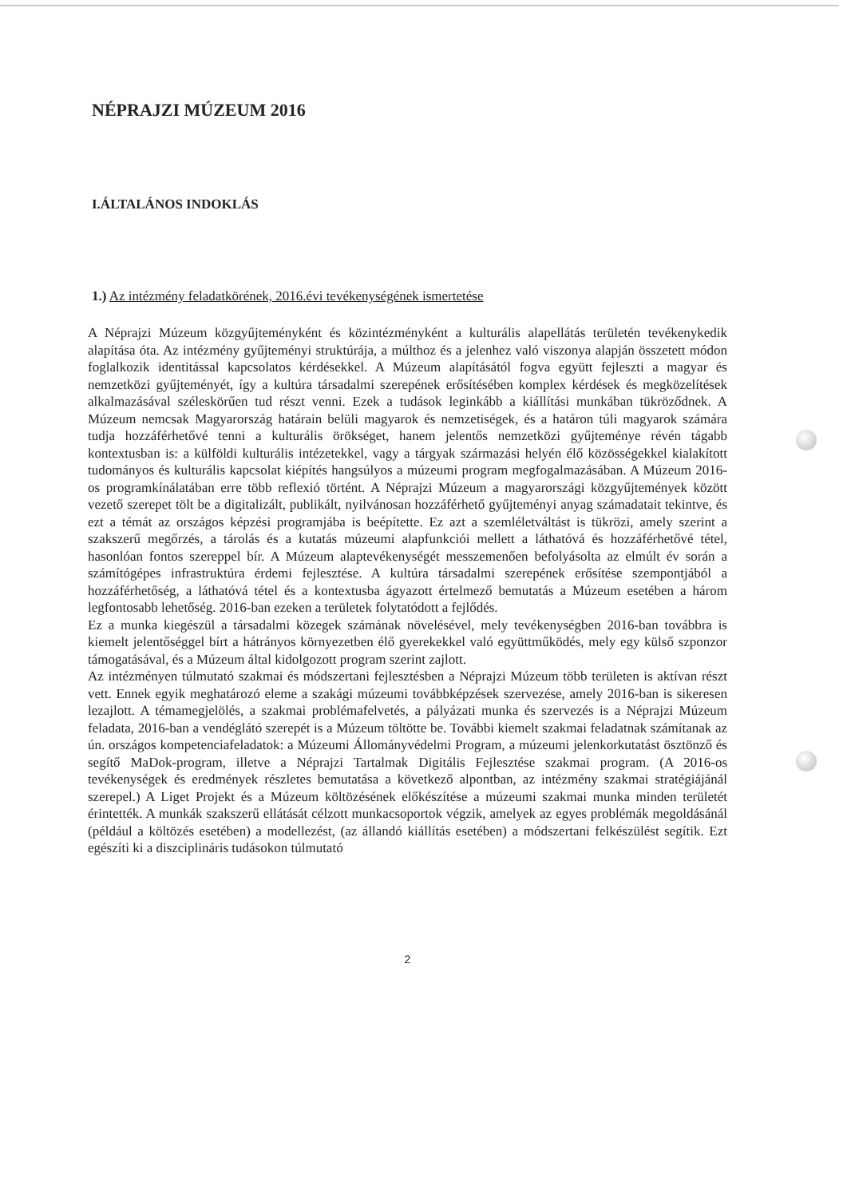NÉPRAJZI MÚZEUM 2016
I.ÁLTALÁNOS INDOKLÁS
1.) Az intézmény feladatkörének, 2016.évi tevékenységének ismertetése
A Néprajzi Múzeum közgyűjteményként és közintézményként a kulturális alapellátás területén tevékenykedik alapítása óta. Az intézmény gyűjteményi struktúrája, a múlthoz és a jelenhez való viszonya alapján összetett módon foglalkozik identitással kapcsolatos kérdésekkel. A Múzeum alapításától fogva együtt fejleszti a magyar és nemzetközi gyűjteményét, így a kultúra társadalmi szerepének erősítésében komplex kérdések és megközelítések alkalmazásával széleskörűen tud részt venni. Ezek a tudások leginkább a kiállítási munkában tükröződnek. A Múzeum nemcsak Magyarország határain belüli magyarok és nemzetiségek, és a határon túli magyarok számára tudja hozzáférhetővé tenni a kulturális örökséget, hanem jelentős nemzetközi gyűjteménye révén tágabb kontextusban is: a külföldi kulturális intézetekkel, vagy a tárgyak származási helyén élő közösségekkel kialakított tudományos és kulturális kapcsolat kiépítés hangsúlyos a múzeumi program megfogalmazásában. A Múzeum 2016-os programkínálatában erre több reflexió történt. A Néprajzi Múzeum a magyarországi közgyűjtemények között vezető szerepet tölt be a digitalizált, publikált, nyilvánosan hozzáférhető gyűjteményi anyag számadatait tekintve, és ezt a témát az országos képzési programjába is beépítette. Ez azt a szemléletváltást is tükrözi, amely szerint a szakszerű megőrzés, a tárolás és a kutatás múzeumi alapfunkciói mellett a láthatóvá és hozzáférhetővé tétel, hasonlóan fontos szereppel bír. A Múzeum alaptevékenységét messzemenően befolyásolta az elmúlt év során a számítógépes infrastruktúra érdemi fejlesztése. A kultúra társadalmi szerepének erősítése szempontjából a hozzáférhetőség, a láthatóvá tétel és a kontextusba ágyazott értelmező bemutatás a Múzeum esetében a három legfontosabb lehetőség. 2016-ban ezeken a területek folytatódott a fejlődés.
Ez a munka kiegészül a társadalmi közegek számának növelésével, mely tevékenységben 2016-ban továbbra is kiemelt jelentőséggel bírt a hátrányos környezetben élő gyerekekkel való együttműködés, mely egy külső szponzor támogatásával, és a Múzeum által kidolgozott program szerint zajlott.
Az intézményen túlmutató szakmai és módszertani fejlesztésben a Néprajzi Múzeum több területen is aktívan részt vett. Ennek egyik meghatározó eleme a szakági múzeumi továbbképzések szervezése, amely 2016-ban is sikeresen lezajlott. A témamegjelölés, a szakmai problémafelvetés, a pályázati munka és szervezés is a Néprajzi Múzeum feladata, 2016-ban a vendéglátó szerepét is a Múzeum töltötte be. További kiemelt szakmai feladatnak számítanak az ún. országos kompetenciafeladatok: a Múzeumi Állományvédelmi Program, a múzeumi jelenkorkutatást ösztönző és segítő MaDok-program, illetve a Néprajzi Tartalmak Digitális Fejlesztése szakmai program. (A 2016-os tevékenységek és eredmények részletes bemutatása a következő alpontban, az intézmény szakmai stratégiájánál szerepel.) A Liget Projekt és a Múzeum költözésének előkészítése a múzeumi szakmai munka minden területét érintették. A munkák szakszerű ellátását célzott munkacsoportok végzik, amelyek az egyes problémák megoldásánál (például a költözés esetében) a modellezést, (az állandó kiállítás esetében) a módszertani felkészülést segítik. Ezt egészíti ki a diszciplináris tudásokon túlmutató
2